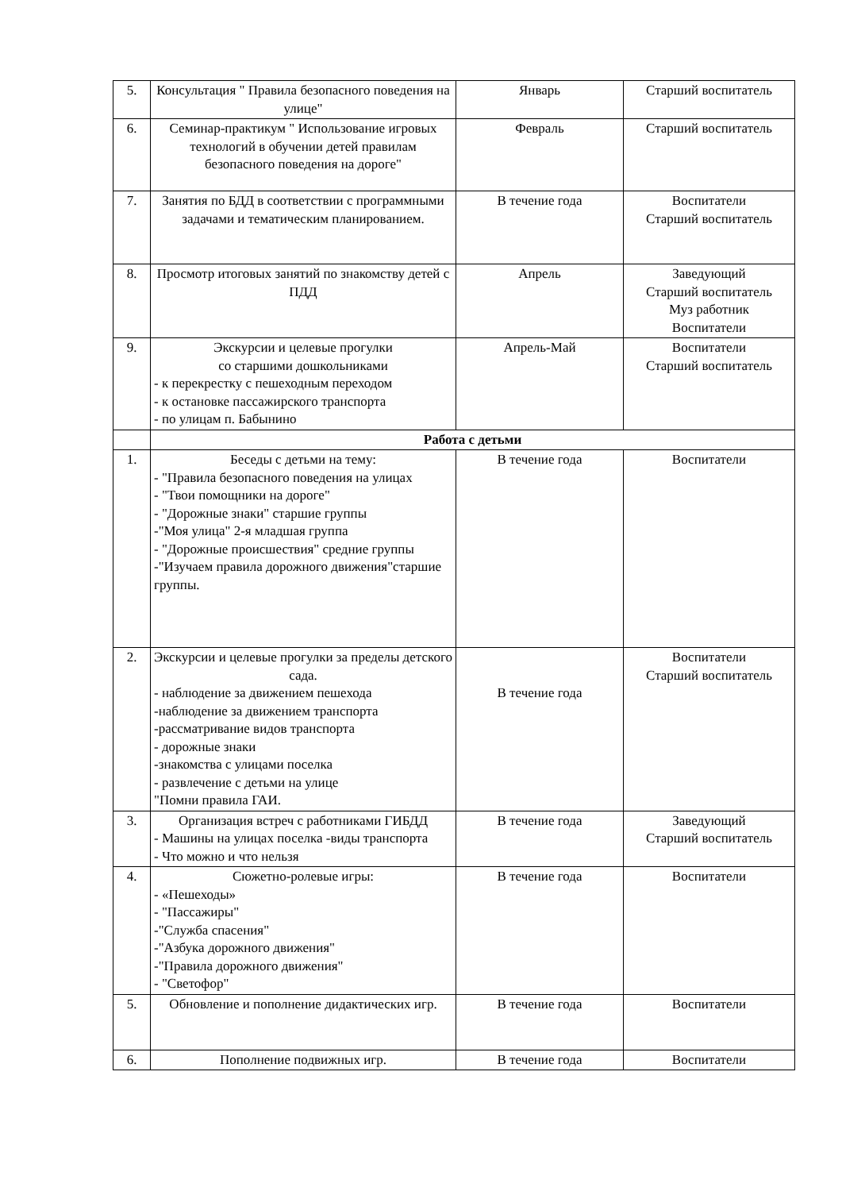| 5. | Консультация " Правила безопасного поведения на улице" | Январь | Старший воспитатель |
| 6. | Семинар-практикум " Использование игровых технологий в обучении детей правилам безопасного поведения на дороге" | Февраль | Старший воспитатель |
| 7. | Занятия по БДД в соответствии с программными задачами и тематическим планированием. | В течение года | Воспитатели Старший воспитатель |
| 8. | Просмотр итоговых занятий по знакомству детей с ПДД | Апрель | Заведующий Старший воспитатель Муз работник Воспитатели |
| 9. | Экскурсии и целевые прогулки со старшими дошкольниками - к перекрестку с пешеходным переходом - к остановке пассажирского транспорта - по улицам п. Бабынино | Апрель-Май | Воспитатели Старший воспитатель |
| | Работа с детьми | | |
| 1. | Беседы с детьми на тему: - "Правила безопасного поведения на улицах - "Твои помощники на дороге" - "Дорожные знаки" старшие группы -"Моя улица" 2-я младшая группа - "Дорожные происшествия" средние группы -"Изучаем правила дорожного движения"старшие группы. | В течение года | Воспитатели |
| 2. | Экскурсии и целевые прогулки за пределы детского сада. - наблюдение за движением пешехода -наблюдение за движением транспорта -рассматривание видов транспорта - дорожные знаки -знакомства с улицами поселка - развлечение с детьми на улице "Помни правила ГАИ. | В течение года | Воспитатели Старший воспитатель |
| 3. | Организация встреч с работниками ГИБДД - Машины на улицах поселка -виды транспорта - Что можно и что нельзя | В течение года | Заведующий Старший воспитатель |
| 4. | Сюжетно-ролевые игры: - «Пешеходы» - "Пассажиры" -"Служба спасения" -"Азбука дорожного движения" -"Правила дорожного движения" - "Светофор" | В течение года | Воспитатели |
| 5. | Обновление и пополнение дидактических игр. | В течение года | Воспитатели |
| 6. | Пополнение подвижных игр. | В течение года | Воспитатели |